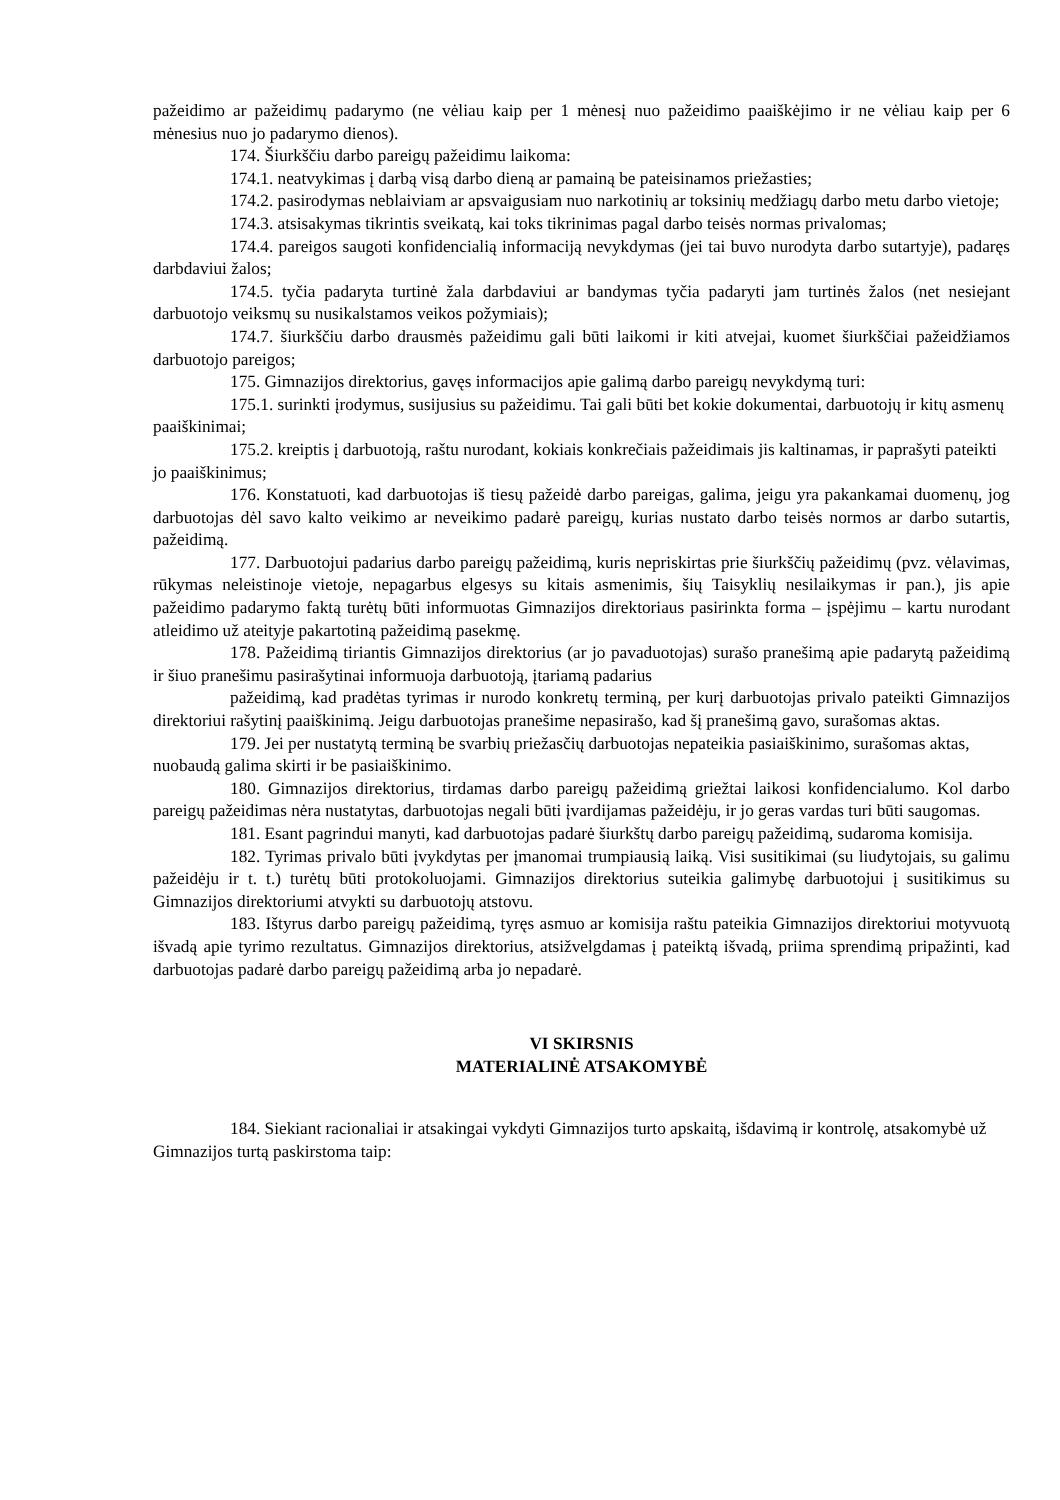pažeidimo ar pažeidimų padarymo (ne vėliau kaip per 1 mėnesį nuo pažeidimo paaiškėjimo ir ne vėliau kaip per 6 mėnesius nuo jo padarymo dienos).
174. Šiurkščiu darbo pareigų pažeidimu laikoma:
174.1. neatvykimas į darbą visą darbo dieną ar pamainą be pateisinamos priežasties;
174.2. pasirodymas neblaiviam ar apsvaigusiam nuo narkotinių ar toksinių medžiagų darbo metu darbo vietoje;
174.3. atsisakymas tikrintis sveikatą, kai toks tikrinimas pagal darbo teisės normas privalomas;
174.4. pareigos saugoti konfidencialią informaciją nevykdymas (jei tai buvo nurodyta darbo sutartyje), padaręs darbdaviui žalos;
174.5. tyčia padaryta turtinė žala darbdaviui ar bandymas tyčia padaryti jam turtinės žalos (net nesiejant darbuotojo veiksmų su nusikalstamos veikos požymiais);
174.7. šiurkščiu darbo drausmės pažeidimu gali būti laikomi ir kiti atvejai, kuomet šiurkščiai pažeidžiamos darbuotojo pareigos;
175. Gimnazijos direktorius, gavęs informacijos apie galimą darbo pareigų nevykdymą turi:
175.1. surinkti įrodymus, susijusius su pažeidimu. Tai gali būti bet kokie dokumentai, darbuotojų ir kitų asmenų paaiškinimai;
175.2. kreiptis į darbuotoją, raštu nurodant, kokiais konkrečiais pažeidimais jis kaltinamas, ir paprašyti pateikti jo paaiškinimus;
176. Konstatuoti, kad darbuotojas iš tiesų pažeidė darbo pareigas, galima, jeigu yra pakankamai duomenų, jog darbuotojas dėl savo kalto veikimo ar neveikimo padarė pareigų, kurias nustato darbo teisės normos ar darbo sutartis, pažeidimą.
177. Darbuotojui padarius darbo pareigų pažeidimą, kuris nepriskirtas prie šiurkščių pažeidimų (pvz. vėlavimas, rūkymas neleistinoje vietoje, nepagarbus elgesys su kitais asmenimis, šių Taisyklių nesilaikymas ir pan.), jis apie pažeidimo padarymo faktą turėtų būti informuotas Gimnazijos direktoriaus pasirinkta forma – įspėjimu – kartu nurodant atleidimo už ateityje pakartotiną pažeidimą pasekmę.
178. Pažeidimą tiriantis Gimnazijos direktorius (ar jo pavaduotojas) surašo pranešimą apie padarytą pažeidimą ir šiuo pranešimu pasirašytinai informuoja darbuotoją, įtariamą padarius
pažeidimą, kad pradėtas tyrimas ir nurodo konkretų terminą, per kurį darbuotojas privalo pateikti Gimnazijos direktoriui rašytinį paaiškinimą. Jeigu darbuotojas pranešime nepasirašo, kad šį pranešimą gavo, surašomas aktas.
179. Jei per nustatytą terminą be svarbių priežasčių darbuotojas nepateikia pasiaiškinimo, surašomas aktas, nuobaudą galima skirti ir be pasiaiškinimo.
180. Gimnazijos direktorius, tirdamas darbo pareigų pažeidimą griežtai laikosi konfidencialumo. Kol darbo pareigų pažeidimas nėra nustatytas, darbuotojas negali būti įvardijamas pažeidėju, ir jo geras vardas turi būti saugomas.
181. Esant pagrindui manyti, kad darbuotojas padarė šiurkštų darbo pareigų pažeidimą, sudaroma komisija.
182. Tyrimas privalo būti įvykdytas per įmanomai trumpiausią laiką. Visi susitikimai (su liudytojais, su galimu pažeidėju ir t. t.) turėtų būti protokoluojami. Gimnazijos direktorius suteikia galimybę darbuotojui į susitikimus su Gimnazijos direktoriumi atvykti su darbuotojų atstovu.
183. Ištyrus darbo pareigų pažeidimą, tyręs asmuo ar komisija raštu pateikia Gimnazijos direktoriui motyvuotą išvadą apie tyrimo rezultatus. Gimnazijos direktorius, atsižvelgdamas į pateiktą išvadą, priima sprendimą pripažinti, kad darbuotojas padarė darbo pareigų pažeidimą arba jo nepadarė.
VI SKIRSNIS
MATERIALINĖ ATSAKOMYBĖ
184. Siekiant racionaliai ir atsakingai vykdyti Gimnazijos turto apskaitą, išdavimą ir kontrolę, atsakomybė už Gimnazijos turtą paskirstoma taip: